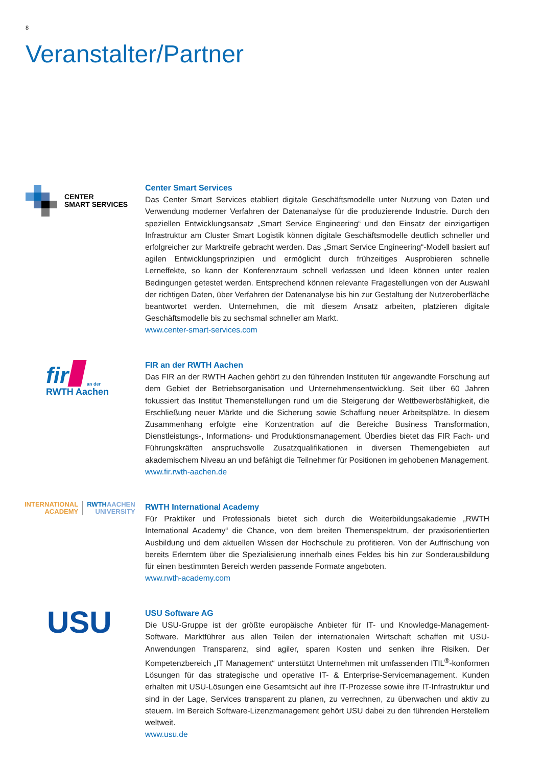8
Veranstalter/Partner
CENTER
SMART SERVICES
Center Smart Services
Das Center Smart Services etabliert digitale Geschäftsmodelle unter Nutzung von Daten und Verwendung moderner Verfahren der Datenanalyse für die produzierende Industrie. Durch den speziellen Entwicklungsansatz „Smart Service Engineering“ und den Einsatz der einzigartigen Infrastruktur am Cluster Smart Logistik können digitale Geschäftsmodelle deutlich schneller und erfolgreicher zur Marktreife gebracht werden. Das „Smart Service Engineering“-Modell basiert auf agilen Entwicklungsprinzipien und ermöglicht durch frühzeitiges Ausprobieren schnelle Lerneffekte, so kann der Konferenzraum schnell verlassen und Ideen können unter realen Bedingungen getestet werden. Entsprechend können relevante Fragestellungen von der Auswahl der richtigen Daten, über Verfahren der Datenanalyse bis hin zur Gestaltung der Nutzeroberfläche beantwortet werden. Unternehmen, die mit diesem Ansatz arbeiten, platzieren digitale Geschäftsmodelle bis zu sechsmal schneller am Markt.
www.center-smart-services.com
fir an der
RWTH Aachen
FIR an der RWTH Aachen
Das FIR an der RWTH Aachen gehört zu den führenden Instituten für angewandte Forschung auf dem Gebiet der Betriebsorganisation und Unternehmensentwicklung. Seit über 60 Jahren fokussiert das Institut Themenstellungen rund um die Steigerung der Wettbewerbsfähigkeit, die Erschließung neuer Märkte und die Sicherung sowie Schaffung neuer Arbeitsplätze. In diesem Zusammenhang erfolgte eine Konzentration auf die Bereiche Business Transformation, Dienstleistungs-, Informations- und Produktionsmanagement. Überdies bietet das FIR Fach- und Führungskräften anspruchsvolle Zusatzqualifikationen in diversen Themengebieten auf akademischem Niveau an und befähigt die Teilnehmer für Positionen im gehobenen Management.
www.fir.rwth-aachen.de
INTERNATIONAL
ACADEMY
RWTHAACHEN
UNIVERSITY
RWTH International Academy
Für Praktiker und Professionals bietet sich durch die Weiterbildungsakademie „RWTH International Academy“ die Chance, von dem breiten Themenspektrum, der praxisorientierten Ausbildung und dem aktuellen Wissen der Hochschule zu profitieren. Von der Auffrischung von bereits Erlerntem über die Spezialisierung innerhalb eines Feldes bis hin zur Sonderausbildung für einen bestimmten Bereich werden passende Formate angeboten.
www.rwth-academy.com
USU
USU Software AG
Die USU-Gruppe ist der größte europäische Anbieter für IT- und Knowledge-Management-Software. Marktführer aus allen Teilen der internationalen Wirtschaft schaffen mit USU-Anwendungen Transparenz, sind agiler, sparen Kosten und senken ihre Risiken. Der Kompetenzbereich „IT Management“ unterstützt Unternehmen mit umfassenden ITIL<sup>®</sup>-konformen Lösungen für das strategische und operative IT- & Enterprise-Servicemanagement. Kunden erhalten mit USU-Lösungen eine Gesamtsicht auf ihre IT-Prozesse sowie ihre IT-Infrastruktur und sind in der Lage, Services transparent zu planen, zu verrechnen, zu überwachen und aktiv zu steuern. Im Bereich Software-Lizenzmanagement gehört USU dabei zu den führenden Herstellern weltweit.
www.usu.de